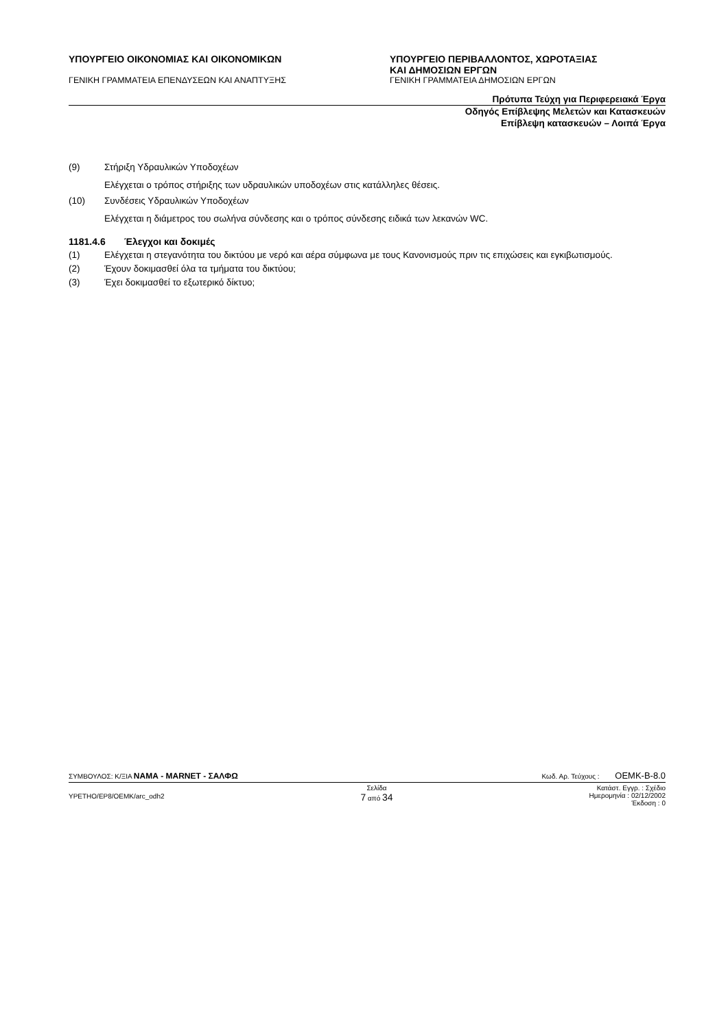ΥΠΟΥΡΓΕΙΟ ΟΙΚΟΝΟΜΙΑΣ ΚΑΙ ΟΙΚΟΝΟΜΙΚΩΝ ΥΠΟΥΡΓΕΙΟ ΠΕΡΙΒΑΛΛΟΝΤΟΣ, ΧΩΡΟΤΑΞΙΑΣ
ΚΑΙ ΔΗΜΟΣΙΩΝ ΕΡΓΩΝ
ΓΕΝΙΚΗ ΓΡΑΜΜΑΤΕΙΑ ΕΠΕΝΔΥΣΕΩΝ ΚΑΙ ΑΝΑΠΤΥΞΗΣ ΓΕΝΙΚΗ ΓΡΑΜΜΑΤΕΙΑ ΔΗΜΟΣΙΩΝ ΕΡΓΩΝ
Πρότυπα Τεύχη για Περιφερειακά Έργα
Οδηγός Επίβλεψης Μελετών και Κατασκευών
Επίβλεψη κατασκευών – Λοιπά Έργα
(9) Στήριξη Υδραυλικών Υποδοχέων
Ελέγχεται ο τρόπος στήριξης των υδραυλικών υποδοχέων στις κατάλληλες θέσεις.
(10) Συνδέσεις Υδραυλικών Υποδοχέων
Ελέγχεται η διάμετρος του σωλήνα σύνδεσης και ο τρόπος σύνδεσης ειδικά των λεκανών WC.
1181.4.6 Έλεγχοι και δοκιμές
(1) Ελέγχεται η στεγανότητα του δικτύου με νερό και αέρα σύμφωνα με τους Κανονισμούς πριν τις επιχώσεις και εγκιβωτισμούς.
(2) Έχουν δοκιμασθεί όλα τα τμήματα του δικτύου;
(3) Έχει δοκιμασθεί το εξωτερικό δίκτυο;
ΣΥΜΒΟΥΛΟΣ: Κ/ΞΙΑ ΝΑΜΑ - MARNET - ΣΑΛΦΩ Κωδ. Αρ. Τεύχους : OEMK-B-8.0
YPETHO/EP8/OEMK/arc_odh2 Σελίδα
7 από 34 Κατάστ. Εγγρ. : Σχέδιο
Ημερομηνία : 02/12/2002
Έκδοση : 0